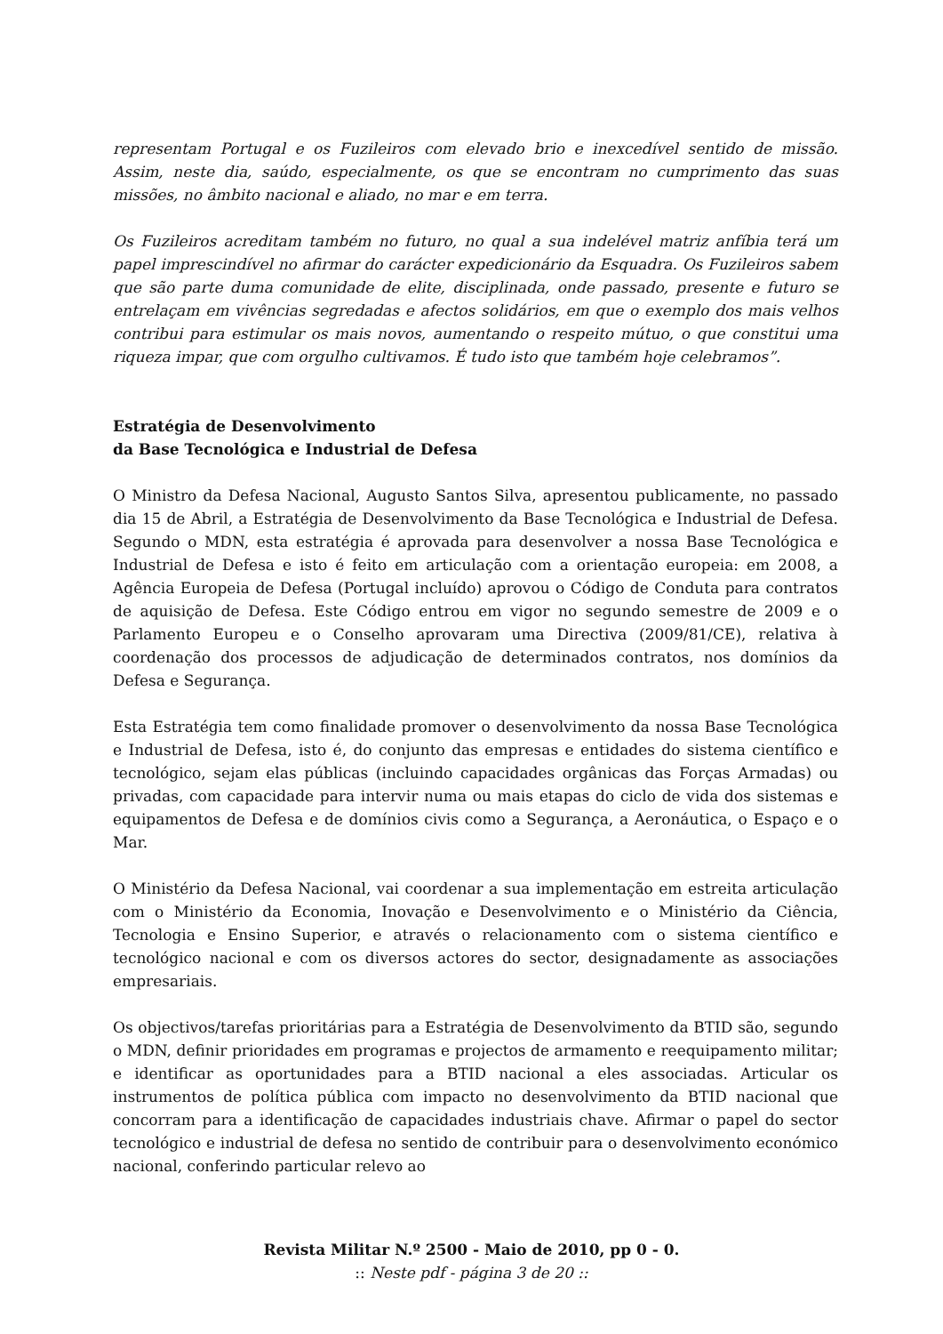representam Portugal e os Fuzileiros com elevado brio e inexcedível sentido de missão. Assim, neste dia, saúdo, especialmente, os que se encontram no cumprimento das suas missões, no âmbito nacional e aliado, no mar e em terra.
Os Fuzileiros acreditam também no futuro, no qual a sua indelével matriz anfíbia terá um papel imprescindível no afirmar do carácter expedicionário da Esquadra. Os Fuzileiros sabem que são parte duma comunidade de elite, disciplinada, onde passado, presente e futuro se entrelaçam em vivências segredadas e afectos solidários, em que o exemplo dos mais velhos contribui para estimular os mais novos, aumentando o respeito mútuo, o que constitui uma riqueza impar, que com orgulho cultivamos. É tudo isto que também hoje celebramos”.
Estratégia de Desenvolvimento
da Base Tecnológica e Industrial de Defesa
O Ministro da Defesa Nacional, Augusto Santos Silva, apresentou publicamente, no passado dia 15 de Abril, a Estratégia de Desenvolvimento da Base Tecnológica e Industrial de Defesa. Segundo o MDN, esta estratégia é aprovada para desenvolver a nossa Base Tecnológica e Industrial de Defesa e isto é feito em articulação com a orientação europeia: em 2008, a Agência Europeia de Defesa (Portugal incluído) aprovou o Código de Conduta para contratos de aquisição de Defesa. Este Código entrou em vigor no segundo semestre de 2009 e o Parlamento Europeu e o Conselho aprovaram uma Directiva (2009/81/CE), relativa à coordenação dos processos de adjudicação de determinados contratos, nos domínios da Defesa e Segurança.
Esta Estratégia tem como finalidade promover o desenvolvimento da nossa Base Tecnológica e Industrial de Defesa, isto é, do conjunto das empresas e entidades do sistema científico e tecnológico, sejam elas públicas (incluindo capacidades orgânicas das Forças Armadas) ou privadas, com capacidade para intervir numa ou mais etapas do ciclo de vida dos sistemas e equipamentos de Defesa e de domínios civis como a Segurança, a Aeronáutica, o Espaço e o Mar.
O Ministério da Defesa Nacional, vai coordenar a sua implementação em estreita articulação com o Ministério da Economia, Inovação e Desenvolvimento e o Ministério da Ciência, Tecnologia e Ensino Superior, e através o relacionamento com o sistema científico e tecnológico nacional e com os diversos actores do sector, designadamente as associações empresariais.
Os objectivos/tarefas prioritárias para a Estratégia de Desenvolvimento da BTID são, segundo o MDN, definir prioridades em programas e projectos de armamento e reequipamento militar; e identificar as oportunidades para a BTID nacional a eles associadas. Articular os instrumentos de política pública com impacto no desenvolvimento da BTID nacional que concorram para a identificação de capacidades industriais chave. Afirmar o papel do sector tecnológico e industrial de defesa no sentido de contribuir para o desenvolvimento económico nacional, conferindo particular relevo ao
Revista Militar N.º 2500 - Maio de 2010, pp 0 - 0.
:: Neste pdf - página 3 de 20 ::